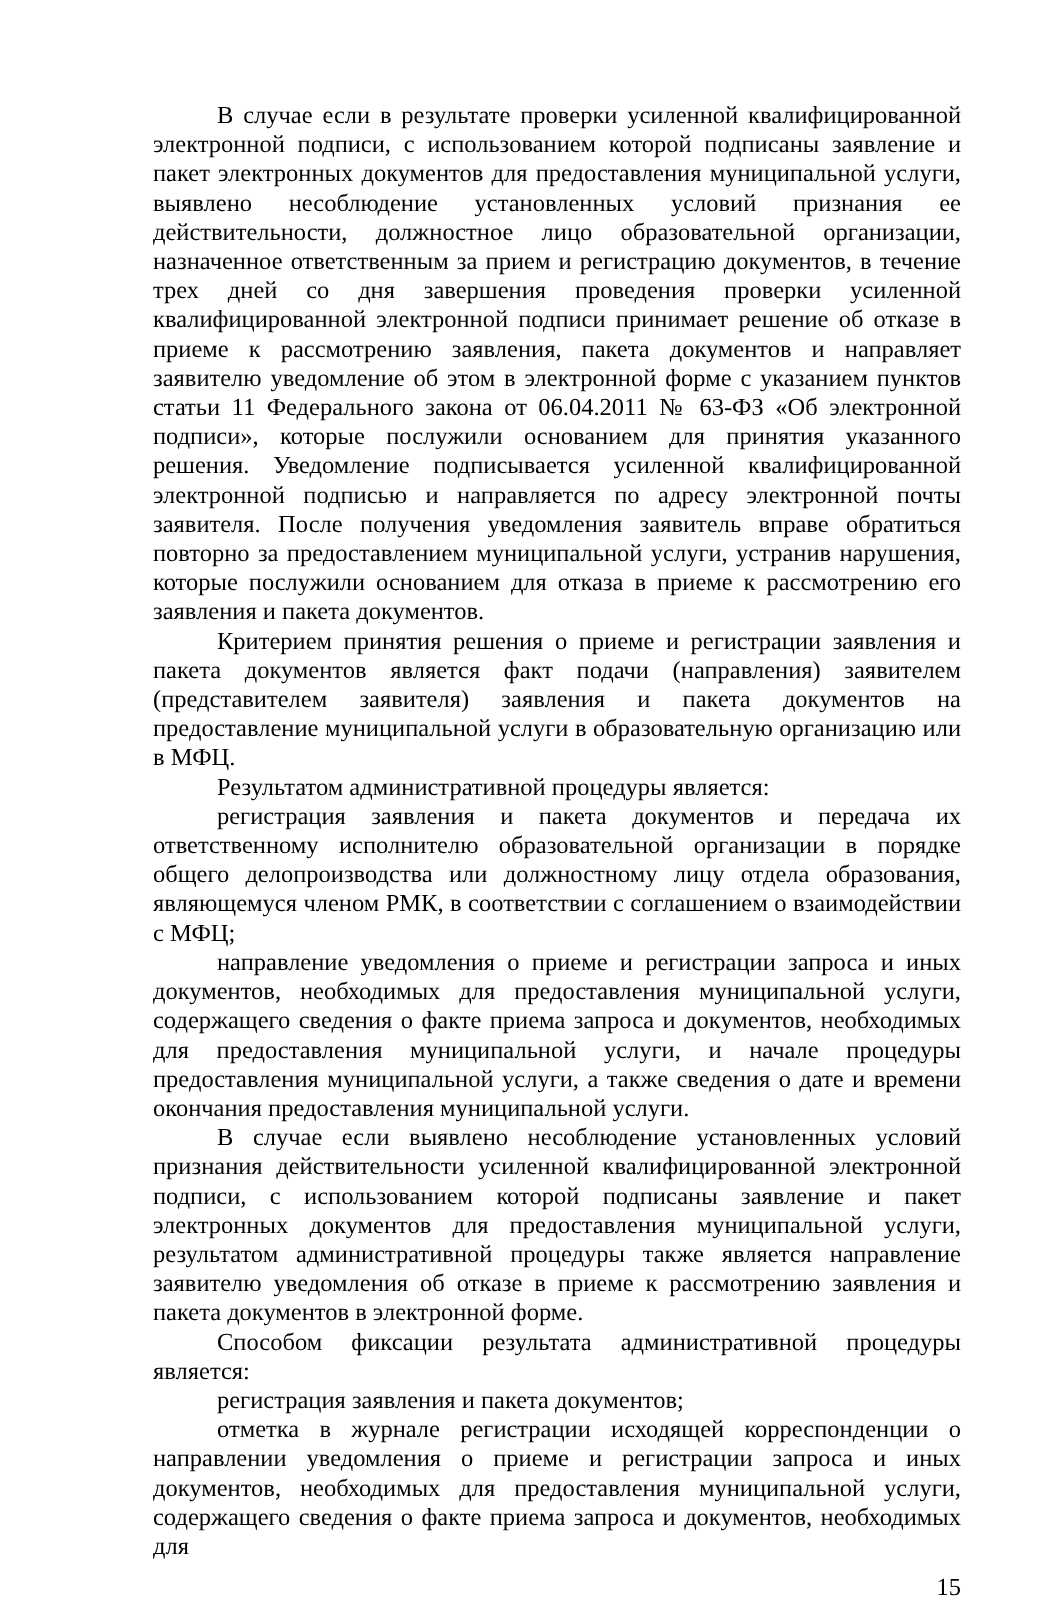В случае если в результате проверки усиленной квалифицированной электронной подписи, с использованием которой подписаны заявление и пакет электронных документов для предоставления муниципальной услуги, выявлено несоблюдение установленных условий признания ее действительности, должностное лицо образовательной организации, назначенное ответственным за прием и регистрацию документов, в течение трех дней со дня завершения проведения проверки усиленной квалифицированной электронной подписи принимает решение об отказе в приеме к рассмотрению заявления, пакета документов и направляет заявителю уведомление об этом в электронной форме с указанием пунктов статьи 11 Федерального закона от 06.04.2011 № 63-ФЗ «Об электронной подписи», которые послужили основанием для принятия указанного решения. Уведомление подписывается усиленной квалифицированной электронной подписью и направляется по адресу электронной почты заявителя. После получения уведомления заявитель вправе обратиться повторно за предоставлением муниципальной услуги, устранив нарушения, которые послужили основанием для отказа в приеме к рассмотрению его заявления и пакета документов.
Критерием принятия решения о приеме и регистрации заявления и пакета документов является факт подачи (направления) заявителем (представителем заявителя) заявления и пакета документов на предоставление муниципальной услуги в образовательную организацию или в МФЦ.
Результатом административной процедуры является:
регистрация заявления и пакета документов и передача их ответственному исполнителю образовательной организации в порядке общего делопроизводства или должностному лицу отдела образования, являющемуся членом РМК, в соответствии с соглашением о взаимодействии с МФЦ;
направление уведомления о приеме и регистрации запроса и иных документов, необходимых для предоставления муниципальной услуги, содержащего сведения о факте приема запроса и документов, необходимых для предоставления муниципальной услуги, и начале процедуры предоставления муниципальной услуги, а также сведения о дате и времени окончания предоставления муниципальной услуги.
В случае если выявлено несоблюдение установленных условий признания действительности усиленной квалифицированной электронной подписи, с использованием которой подписаны заявление и пакет электронных документов для предоставления муниципальной услуги, результатом административной процедуры также является направление заявителю уведомления об отказе в приеме к рассмотрению заявления и пакета документов в электронной форме.
Способом фиксации результата административной процедуры является:
регистрация заявления и пакета документов;
отметка в журнале регистрации исходящей корреспонденции о направлении уведомления о приеме и регистрации запроса и иных документов, необходимых для предоставления муниципальной услуги, содержащего сведения о факте приема запроса и документов, необходимых для
15